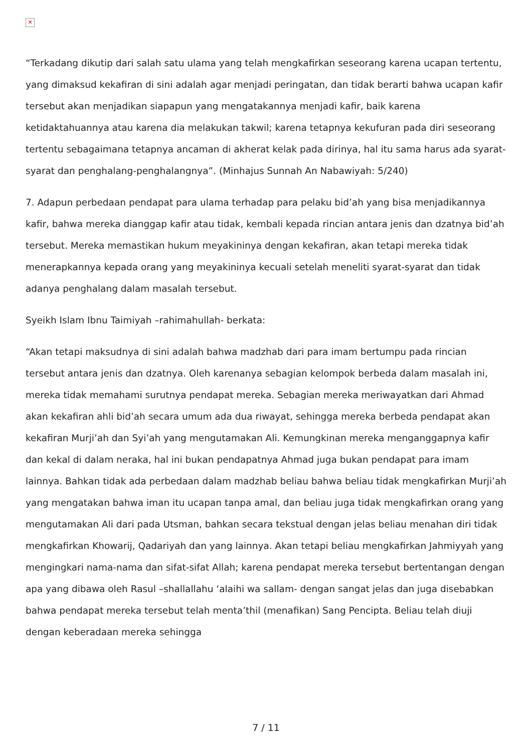✕
“Terkadang dikutip dari salah satu ulama yang telah mengkafirkan seseorang karena ucapan tertentu, yang dimaksud kekafiran di sini adalah agar menjadi peringatan, dan tidak berarti bahwa ucapan kafir tersebut akan menjadikan siapapun yang mengatakannya menjadi kafir, baik karena ketidaktahuannya atau karena dia melakukan takwil; karena tetapnya kekufuran pada diri seseorang tertentu sebagaimana tetapnya ancaman di akherat kelak pada dirinya, hal itu sama harus ada syarat-syarat dan penghalang-penghalangnya”. (Minhajus Sunnah An Nabawiyah: 5/240)
7. Adapun perbedaan pendapat para ulama terhadap para pelaku bid’ah yang bisa menjadikannya kafir, bahwa mereka dianggap kafir atau tidak, kembali kepada rincian antara jenis dan dzatnya bid’ah tersebut. Mereka memastikan hukum meyakininya dengan kekafiran, akan tetapi mereka tidak menerapkannya kepada orang yang meyakininya kecuali setelah meneliti syarat-syarat dan tidak adanya penghalang dalam masalah tersebut.
Syeikh Islam Ibnu Taimiyah –rahimahullah- berkata:
“Akan tetapi maksudnya di sini adalah bahwa madzhab dari para imam bertumpu pada rincian tersebut antara jenis dan dzatnya. Oleh karenanya sebagian kelompok berbeda dalam masalah ini, mereka tidak memahami surutnya pendapat mereka. Sebagian mereka meriwayatkan dari Ahmad akan kekafiran ahli bid’ah secara umum ada dua riwayat, sehingga mereka berbeda pendapat akan kekafiran Murji’ah dan Syi’ah yang mengutamakan Ali. Kemungkinan mereka menganggapnya kafir dan kekal di dalam neraka, hal ini bukan pendapatnya Ahmad juga bukan pendapat para imam lainnya. Bahkan tidak ada perbedaan dalam madzhab beliau bahwa beliau tidak mengkafirkan Murji’ah yang mengatakan bahwa iman itu ucapan tanpa amal, dan beliau juga tidak mengkafirkan orang yang mengutamakan Ali dari pada Utsman, bahkan secara tekstual dengan jelas beliau menahan diri tidak mengkafirkan Khowarij, Qadariyah dan yang lainnya. Akan tetapi beliau mengkafirkan Jahmiyyah yang mengingkari nama-nama dan sifat-sifat Allah; karena pendapat mereka tersebut bertentangan dengan apa yang dibawa oleh Rasul –shallallahu ‘alaihi wa sallam- dengan sangat jelas dan juga disebabkan bahwa pendapat mereka tersebut telah menta’thil (menafikan) Sang Pencipta. Beliau telah diuji dengan keberadaan mereka sehingga
7 / 11